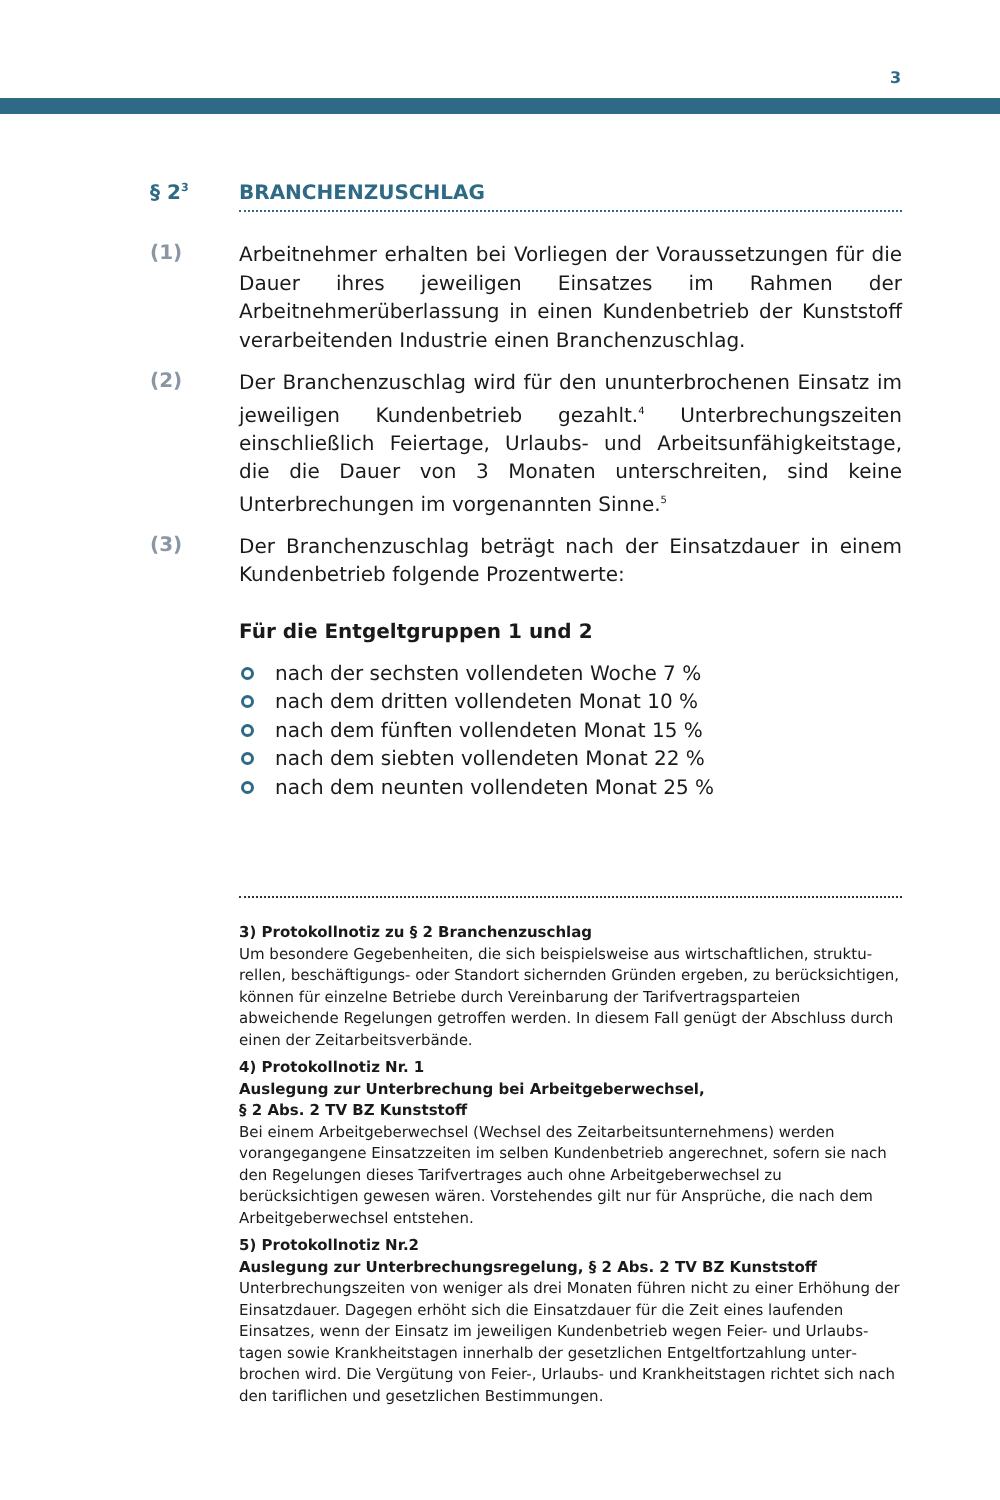3
§ 2<sup>3</sup>
BRANCHENZUSCHLAG
(1)
Arbeitnehmer erhalten bei Vorliegen der Voraussetzungen für die Dauer ihres jeweiligen Einsatzes im Rahmen der Arbeitnehmerüber­lassung in einen Kundenbetrieb der Kunststoff verarbeitenden In­dustrie einen Branchenzuschlag.
(2)
Der Branchenzuschlag wird für den ununterbrochenen Einsatz im jeweiligen Kundenbetrieb gezahlt.<sup>4</sup> Unterbrechungszeiten einschließ­lich Feiertage, Urlaubs- und Arbeitsunfähigkeitstage, die die Dauer von 3 Monaten unterschreiten, sind keine Unterbrechungen im vor­genannten Sinne.<sup>5</sup>
(3)
Der Branchenzuschlag beträgt nach der Einsatzdauer in einem Kun­denbetrieb folgende Prozentwerte:
Für die Entgeltgruppen 1 und 2
nach der sechsten vollendeten Woche 7 %
nach dem dritten vollendeten Monat 10 %
nach dem fünften vollendeten Monat 15 %
nach dem siebten vollendeten Monat 22 %
nach dem neunten vollendeten Monat 25 %
3) Protokollnotiz zu § 2 Branchenzuschlag
Um besondere Gegebenheiten, die sich beispielsweise aus wirtschaftlichen, struktu­rellen, beschäftigungs- oder Standort sichernden Gründen ergeben, zu berück­sichtigen, können für einzelne Betriebe durch Vereinbarung der Tarifvertragsparteien abweichende Regelungen getroffen werden. In diesem Fall genügt der Abschluss durch einen der Zeitarbeitsverbände.
4) Protokollnotiz Nr. 1
Auslegung zur Unterbrechung bei Arbeitgeberwechsel,
§ 2 Abs. 2 TV BZ Kunststoff
Bei einem Arbeitgeberwechsel (Wechsel des Zeitarbeitsunternehmens) werden vorangegangene Einsatzzeiten im selben Kundenbetrieb angerechnet, sofern sie nach den Regelungen dieses Tarifvertrages auch ohne Arbeitgeberwechsel zu berücksichtigen gewesen wären. Vorstehendes gilt nur für Ansprüche, die nach dem Arbeitgeberwechsel entstehen.
5) Protokollnotiz Nr.2
Auslegung zur Unterbrechungsregelung, § 2 Abs. 2 TV BZ Kunststoff
Unterbrechungszeiten von weniger als drei Monaten führen nicht zu einer Erhöhung der Einsatzdauer. Dagegen erhöht sich die Einsatzdauer für die Zeit eines laufenden Einsatzes, wenn der Einsatz im jeweiligen Kundenbetrieb wegen Feier- und Urlaubs­tagen sowie Krankheitstagen innerhalb der gesetzlichen Entgeltfortzahlung unter­brochen wird. Die Vergütung von Feier-, Urlaubs- und Krankheitstagen richtet sich nach den tariflichen und gesetzlichen Bestimmungen.